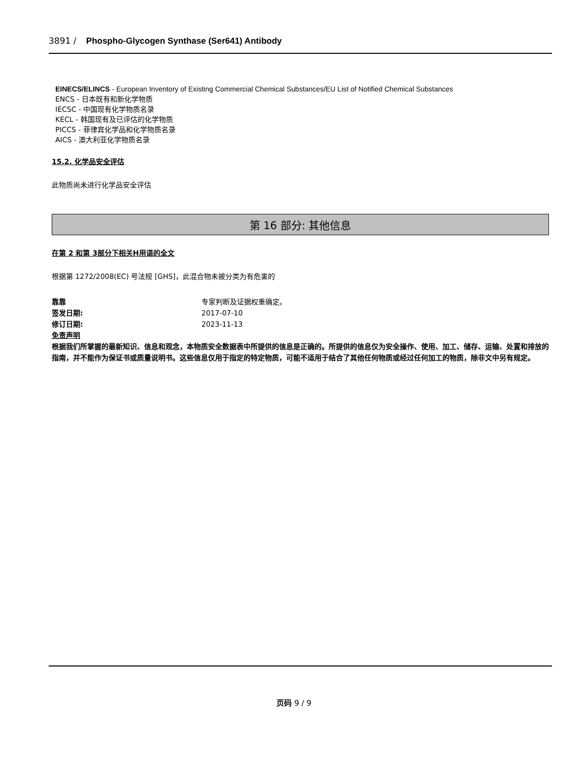3891 / Phospho-Glycogen Synthase (Ser641) Antibody
EINECS/ELINCS - European Inventory of Existing Commercial Chemical Substances/EU List of Notified Chemical Substances
ENCS - 日本既有和新化学物质
IECSC - 中国现有化学物质名录
KECL - 韩国现有及已评估的化学物质
PICCS - 菲律宾化学品和化学物质名录
AICS - 澳大利亚化学物质名录
15.2. 化学品安全评估
此物质尚未进行化学品安全评估
第 16 部分: 其他信息
在第 2 和第 3部分下相关H用语的全文
根据第 1272/2008(EC) 号法规 [GHS]，此混合物未被分类为有危害的
靠靠 专家判断及证据权重确定。
签发日期: 2017-07-10
修订日期: 2023-11-13
免责声明
根据我们所掌握的最新知识、信息和观念，本物质安全数据表中所提供的信息是正确的。所提供的信息仅为安全操作、使用、加工、储存、运输、处置和排放的指南，并不能作为保证书或质量说明书。这些信息仅用于指定的特定物质，可能不适用于结合了其他任何物质或经过任何加工的物质，除非文中另有规定。
页码 9 / 9